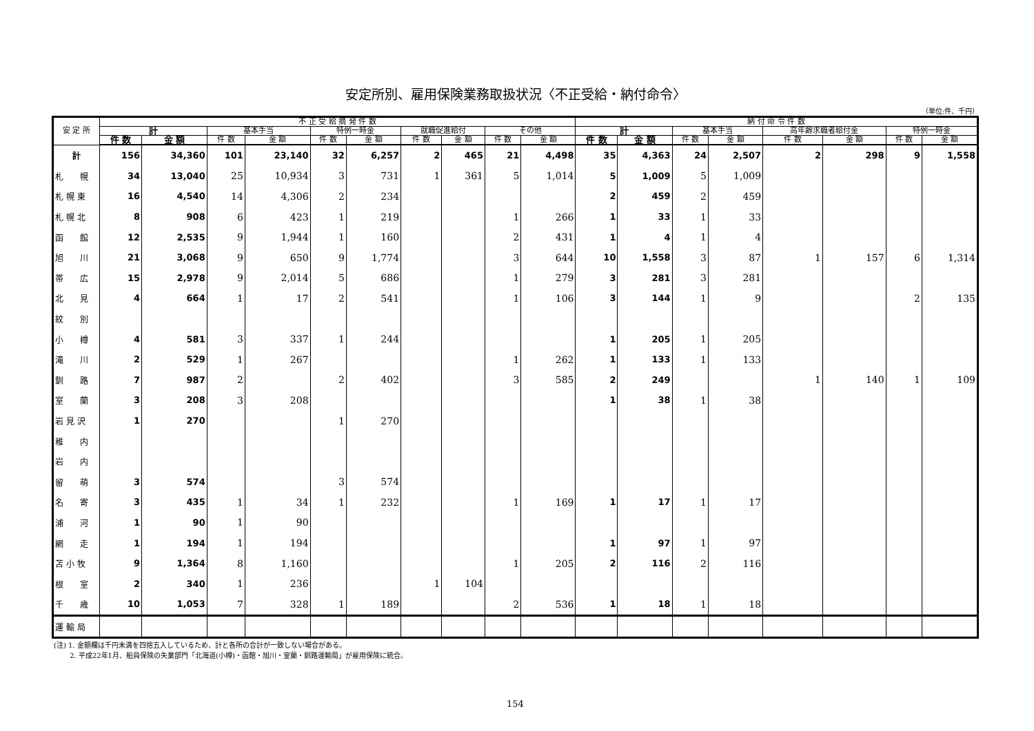安定所別、雇用保険業務取扱状況〈不正受給・納付命令〉
（単位:件、千円）
| 安 定 所 | 不 正 受 給 摘 発 件 数 | | | | | | | | | | 納 付 命 令 件 数 | | | | | | | |
| --- | --- | --- | --- | --- | --- | --- | --- | --- | --- | --- | --- | --- | --- | --- | --- | --- | --- | --- |
| | 計 | | 基本手当 | | 特例一時金 | | 就職促進給付 | | その他 | | 計 | | 基本手当 | | 高年齢求職者給付金 | | 特例一時金 | |
| | 件 数 | 金 額 | 件 数 | 金 額 | 件 数 | 金 額 | 件 数 | 金 額 | 件 数 | 金 額 | 件 数 | 金 額 | 件 数 | 金 額 | 件 数 | 金 額 | 件 数 | 金 額 |
| 計 | 156 | 34,360 | 101 | 23,140 | 32 | 6,257 | 2 | 465 | 21 | 4,498 | 35 | 4,363 | 24 | 2,507 | 2 | 298 | 9 | 1,558 |
| 札 幌 | 34 | 13,040 | 25 | 10,934 | 3 | 731 | 1 | 361 | 5 | 1,014 | 5 | 1,009 | 5 | 1,009 | | | | |
| 札 幌 東 | 16 | 4,540 | 14 | 4,306 | 2 | 234 | | | | | 2 | 459 | 2 | 459 | | | | |
| 札 幌 北 | 8 | 908 | 6 | 423 | 1 | 219 | | | 1 | 266 | 1 | 33 | 1 | 33 | | | | |
| 函 館 | 12 | 2,535 | 9 | 1,944 | 1 | 160 | | | 2 | 431 | 1 | 4 | 1 | 4 | | | | |
| 旭 川 | 21 | 3,068 | 9 | 650 | 9 | 1,774 | | | 3 | 644 | 10 | 1,558 | 3 | 87 | 1 | 157 | 6 | 1,314 |
| 帯 広 | 15 | 2,978 | 9 | 2,014 | 5 | 686 | | | 1 | 279 | 3 | 281 | 3 | 281 | | | | |
| 北 見 | 4 | 664 | 1 | 17 | 2 | 541 | | | 1 | 106 | 3 | 144 | 1 | 9 | | | 2 | 135 |
| 紋 別 | | | | | | | | | | | | | | | | | | |
| 小 樽 | 4 | 581 | 3 | 337 | 1 | 244 | | | | | 1 | 205 | 1 | 205 | | | | |
| 滝 川 | 2 | 529 | 1 | 267 | | | | | 1 | 262 | 1 | 133 | 1 | 133 | | | | |
| 釧 路 | 7 | 987 | 2 | | 2 | 402 | | | 3 | 585 | 2 | 249 | | | 1 | 140 | 1 | 109 |
| 室 蘭 | 3 | 208 | 3 | 208 | | | | | | | 1 | 38 | 1 | 38 | | | | |
| 岩 見 沢 | 1 | 270 | | | 1 | 270 | | | | | | | | | | | | |
| 稚 内 | | | | | | | | | | | | | | | | | | |
| 岩 内 | | | | | | | | | | | | | | | | | | |
| 留 萌 | 3 | 574 | | | 3 | 574 | | | | | | | | | | | | |
| 名 寄 | 3 | 435 | 1 | 34 | 1 | 232 | | | 1 | 169 | 1 | 17 | 1 | 17 | | | | |
| 浦 河 | 1 | 90 | 1 | 90 | | | | | | | | | | | | | | |
| 網 走 | 1 | 194 | 1 | 194 | | | | | | | 1 | 97 | 1 | 97 | | | | |
| 苫 小 牧 | 9 | 1,364 | 8 | 1,160 | | | | | 1 | 205 | 2 | 116 | 2 | 116 | | | | |
| 根 室 | 2 | 340 | 1 | 236 | | | 1 | 104 | | | | | | | | | | |
| 千 歳 | 10 | 1,053 | 7 | 328 | 1 | 189 | | | 2 | 536 | 1 | 18 | 1 | 18 | | | | |
| 運 輸 局 | | | | | | | | | | | | | | | | | | |
(注) 1. 金額欄は千円未満を四捨五入しているため、計と各所の合計が一致しない場合がある。
   2. 平成22年1月、船員保険の失業部門「北海道(小樽)・函館・旭川・室蘭・釧路運輸局」が雇用保険に統合。
154